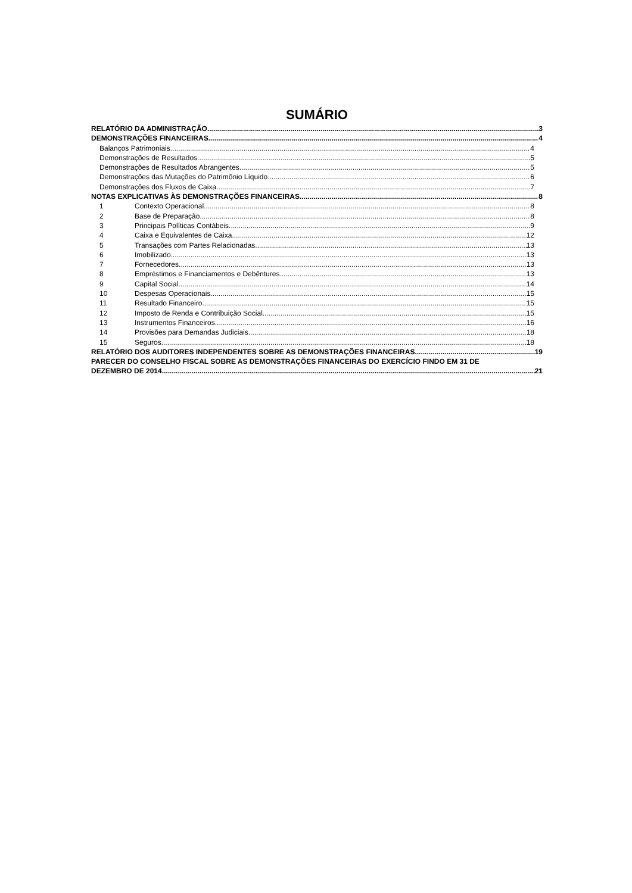SUMÁRIO
RELATÓRIO DA ADMINISTRAÇÃO 3
DEMONSTRAÇÕES FINANCEIRAS 4
Balanços Patrimoniais 4
Demonstrações de Resultados 5
Demonstrações de Resultados Abrangentes 5
Demonstrações das Mutações do Patrimônio Líquido 6
Demonstrações dos Fluxos de Caixa 7
NOTAS EXPLICATIVAS ÀS DEMONSTRAÇÕES FINANCEIRAS 8
1 Contexto Operacional 8
2 Base de Preparação 8
3 Principais Políticas Contábeis 9
4 Caixa e Equivalentes de Caixa 12
5 Transações com Partes Relacionadas 13
6 Imobilizado 13
7 Fornecedores 13
8 Empréstimos e Financiamentos e Debêntures 13
9 Capital Social 14
10 Despesas Operacionais 15
11 Resultado Financeiro 15
12 Imposto de Renda e Contribuição Social 15
13 Instrumentos Financeiros 16
14 Provisões para Demandas Judiciais 18
15 Seguros 18
RELATÓRIO DOS AUDITORES INDEPENDENTES SOBRE AS DEMONSTRAÇÕES FINANCEIRAS 19
PARECER DO CONSELHO FISCAL SOBRE AS DEMONSTRAÇÕES FINANCEIRAS DO EXERCÍCIO FINDO EM 31 DE
DEZEMBRO DE 2014 21